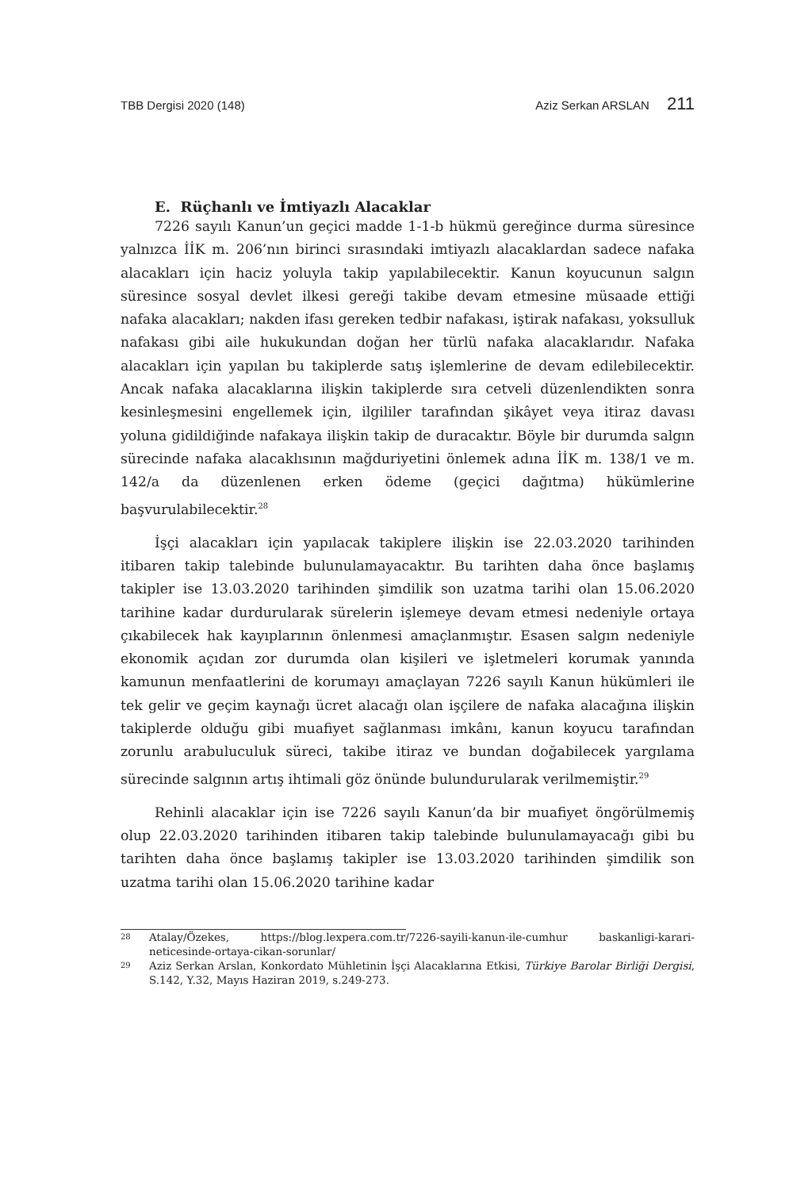TBB Dergisi 2020 (148) Aziz Serkan ARSLAN 211
E. Rüçhanlı ve İmtiyazlı Alacaklar
7226 sayılı Kanun’un geçici madde 1-1-b hükmü gereğince durma süresince yalnızca İİK m. 206’nın birinci sırasındaki imtiyazlı alacaklardan sadece nafaka alacakları için haciz yoluyla takip yapılabilecektir. Kanun koyucunun salgın süresince sosyal devlet ilkesi gereği takibe devam etmesine müsaade ettiği nafaka alacakları; nakden ifası gereken tedbir nafakası, iştirak nafakası, yoksulluk nafakası gibi aile hukukundan doğan her türlü nafaka alacaklarıdır. Nafaka alacakları için yapılan bu takiplerde satış işlemlerine de devam edilebilecektir. Ancak nafaka alacaklarına ilişkin takiplerde sıra cetveli düzenlendikten sonra kesinleşmesini engellemek için, ilgililer tarafından şikâyet veya itiraz davası yoluna gidildiğinde nafakaya ilişkin takip de duracaktır. Böyle bir durumda salgın sürecinde nafaka alacaklısının mağduriyetini önlemek adına İİK m. 138/1 ve m. 142/a da düzenlenen erken ödeme (geçici dağıtma) hükümlerine başvurulabilecektir.<sup>28</sup>
İşçi alacakları için yapılacak takiplere ilişkin ise 22.03.2020 tarihinden itibaren takip talebinde bulunulamayacaktır. Bu tarihten daha önce başlamış takipler ise 13.03.2020 tarihinden şimdilik son uzatma tarihi olan 15.06.2020 tarihine kadar durdurularak sürelerin işlemeye devam etmesi nedeniyle ortaya çıkabilecek hak kayıplarının önlenmesi amaçlanmıştır. Esasen salgın nedeniyle ekonomik açıdan zor durumda olan kişileri ve işletmeleri korumak yanında kamunun menfaatlerini de korumayı amaçlayan 7226 sayılı Kanun hükümleri ile tek gelir ve geçim kaynağı ücret alacağı olan işçilere de nafaka alacağına ilişkin takiplerde olduğu gibi muafiyet sağlanması imkânı, kanun koyucu tarafından zorunlu arabuluculuk süreci, takibe itiraz ve bundan doğabilecek yargılama sürecinde salgının artış ihtimali göz önünde bulundurularak verilmemiştir.<sup>29</sup>
Rehinli alacaklar için ise 7226 sayılı Kanun’da bir muafiyet öngörülmemiş olup 22.03.2020 tarihinden itibaren takip talebinde bulunulamayacağı gibi bu tarihten daha önce başlamış takipler ise 13.03.2020 tarihinden şimdilik son uzatma tarihi olan 15.06.2020 tarihine kadar
28 Atalay/Özekes, https://blog.lexpera.com.tr/7226-sayili-kanun-ile-cumhur baskanligi-karari-neticesinde-ortaya-cikan-sorunlar/
29 Aziz Serkan Arslan, Konkordato Mühletinin İşçi Alacaklarına Etkisi, Türkiye Barolar Birliği Dergisi, S.142, Y.32, Mayıs Haziran 2019, s.249-273.